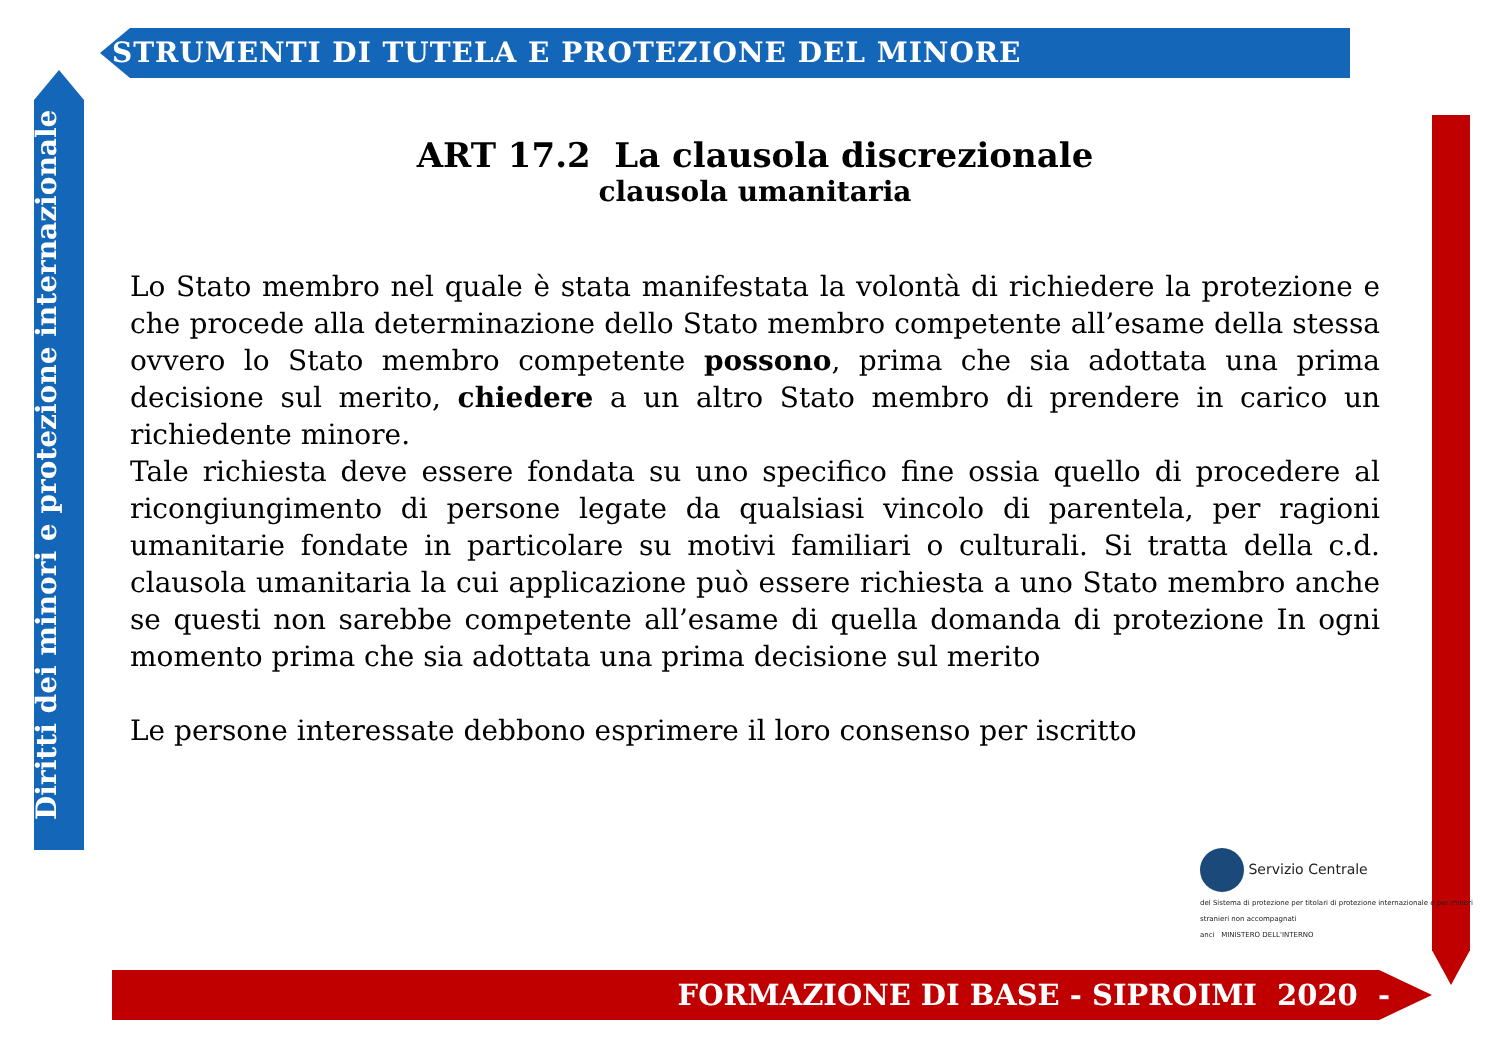STRUMENTI DI TUTELA E PROTEZIONE DEL MINORE
Diritti dei minori e protezione internazionale
ART 17.2 La clausola discrezionale
clausola umanitaria
Lo Stato membro nel quale è stata manifestata la volontà di richiedere la protezione e che procede alla determinazione dello Stato membro competente all’esame della stessa ovvero lo Stato membro competente possono, prima che sia adottata una prima decisione sul merito, chiedere a un altro Stato membro di prendere in carico un richiedente minore.
Tale richiesta deve essere fondata su uno specifico fine ossia quello di procedere al ricongiungimento di persone legate da qualsiasi vincolo di parentela, per ragioni umanitarie fondate in particolare su motivi familiari o culturali. Si tratta della c.d. clausola umanitaria la cui applicazione può essere richiesta a uno Stato membro anche se questi non sarebbe competente all’esame di quella domanda di protezione In ogni momento prima che sia adottata una prima decisione sul merito
Le persone interessate debbono esprimere il loro consenso per iscritto
Servizio Centrale
del Sistema di protezione per titolari di protezione internazionale e per minori stranieri non accompagnati
anci MINISTERO DELL'INTERNO
FORMAZIONE DI BASE - SIPROIMI 2020 -